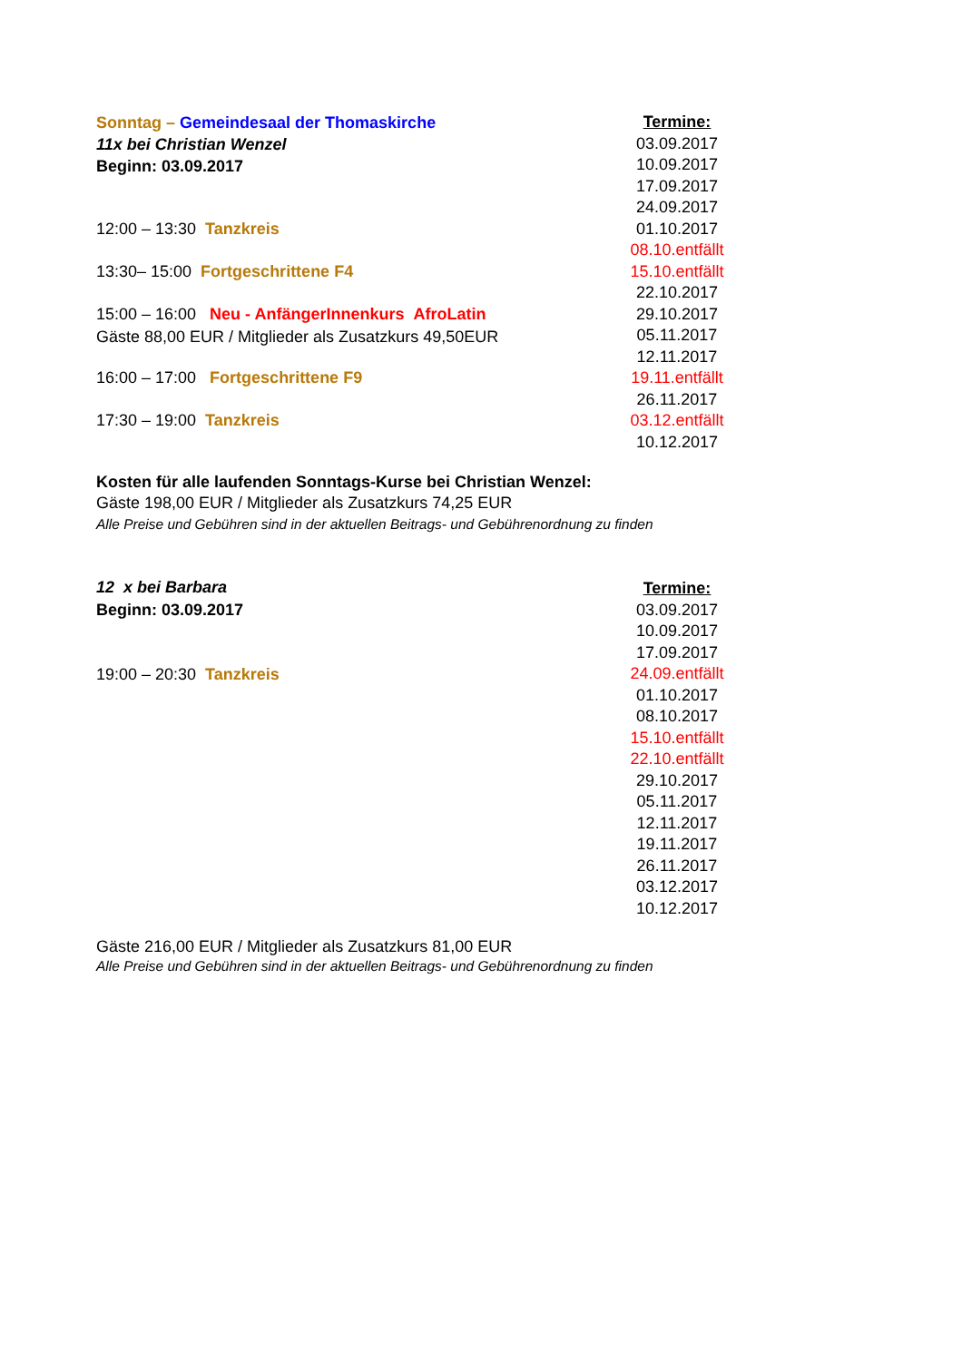Sonntag – Gemeindesaal der Thomaskirche
11x bei Christian Wenzel
Beginn: 03.09.2017
12:00 – 13:30 Tanzkreis
13:30– 15:00 Fortgeschrittene F4
15:00 – 16:00 Neu - AnfängerInnenkurs AfroLatin
Gäste 88,00 EUR / Mitglieder als Zusatzkurs 49,50EUR
16:00 – 17:00 Fortgeschrittene F9
17:30 – 19:00 Tanzkreis
Termine:
03.09.2017
10.09.2017
17.09.2017
24.09.2017
01.10.2017
08.10.entfällt
15.10.entfällt
22.10.2017
29.10.2017
05.11.2017
12.11.2017
19.11.entfällt
26.11.2017
03.12.entfällt
10.12.2017
Kosten für alle laufenden Sonntags-Kurse bei Christian Wenzel:
Gäste 198,00 EUR / Mitglieder als Zusatzkurs 74,25 EUR
Alle Preise und Gebühren sind in der aktuellen Beitrags- und Gebührenordnung zu finden
12 x bei Barbara
Beginn: 03.09.2017
19:00 – 20:30 Tanzkreis
Termine:
03.09.2017
10.09.2017
17.09.2017
24.09.entfällt
01.10.2017
08.10.2017
15.10.entfällt
22.10.entfällt
29.10.2017
05.11.2017
12.11.2017
19.11.2017
26.11.2017
03.12.2017
10.12.2017
Gäste 216,00 EUR / Mitglieder als Zusatzkurs 81,00 EUR
Alle Preise und Gebühren sind in der aktuellen Beitrags- und Gebührenordnung zu finden